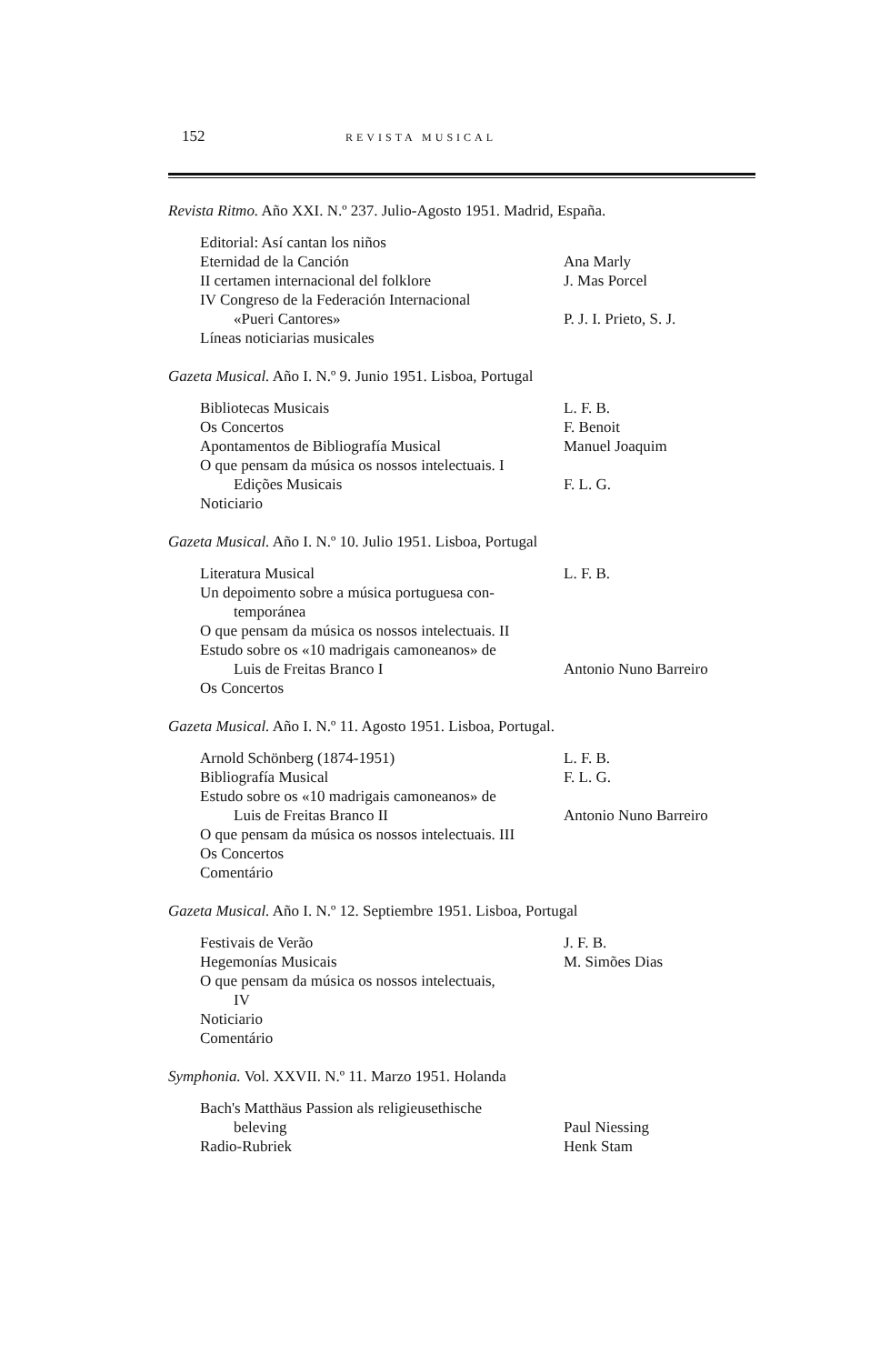152 REVISTA MUSICAL
Revista Ritmo. Año XXI. N.º 237. Julio-Agosto 1951. Madrid, España.
| Editorial: Así cantan los niños | |
| Eternidad de la Canción | Ana Marly |
| II certamen internacional del folklore | J. Mas Porcel |
| IV Congreso de la Federación Internacional «Pueri Cantores» | P. J. I. Prieto, S. J. |
| Líneas noticiarias musicales | |
Gazeta Musical. Año I. N.º 9. Junio 1951. Lisboa, Portugal
| Bibliotecas Musicais | L. F. B. |
| Os Concertos | F. Benoit |
| Apontamentos de Bibliografía Musical | Manuel Joaquim |
| O que pensam da música os nossos intelectuais. I Edições Musicais | F. L. G. |
| Noticiario | |
Gazeta Musical. Año I. N.º 10. Julio 1951. Lisboa, Portugal
| Literatura Musical | L. F. B. |
| Un depoimento sobre a música portuguesa con- temporánea | |
| O que pensam da música os nossos intelectuais. II | |
| Estudo sobre os «10 madrigais camoneanos» de Luis de Freitas Branco I | Antonio Nuno Barreiro |
| Os Concertos | |
Gazeta Musical. Año I. N.º 11. Agosto 1951. Lisboa, Portugal.
| Arnold Schönberg (1874-1951) | L. F. B. |
| Bibliografía Musical | F. L. G. |
| Estudo sobre os «10 madrigais camoneanos» de Luis de Freitas Branco II | Antonio Nuno Barreiro |
| O que pensam da música os nossos intelectuais. III | |
| Os Concertos | |
| Comentário | |
Gazeta Musical. Año I. N.º 12. Septiembre 1951. Lisboa, Portugal
| Festivais de Verão | J. F. B. |
| Hegemonías Musicais | M. Simões Dias |
| O que pensam da música os nossos intelectuais, IV | |
| Noticiario | |
| Comentário | |
Symphonia. Vol. XXVII. N.º 11. Marzo 1951. Holanda
| Bach's Matthäus Passion als religieusethische beleving | Paul Niessing |
| Radio-Rubriek | Henk Stam |